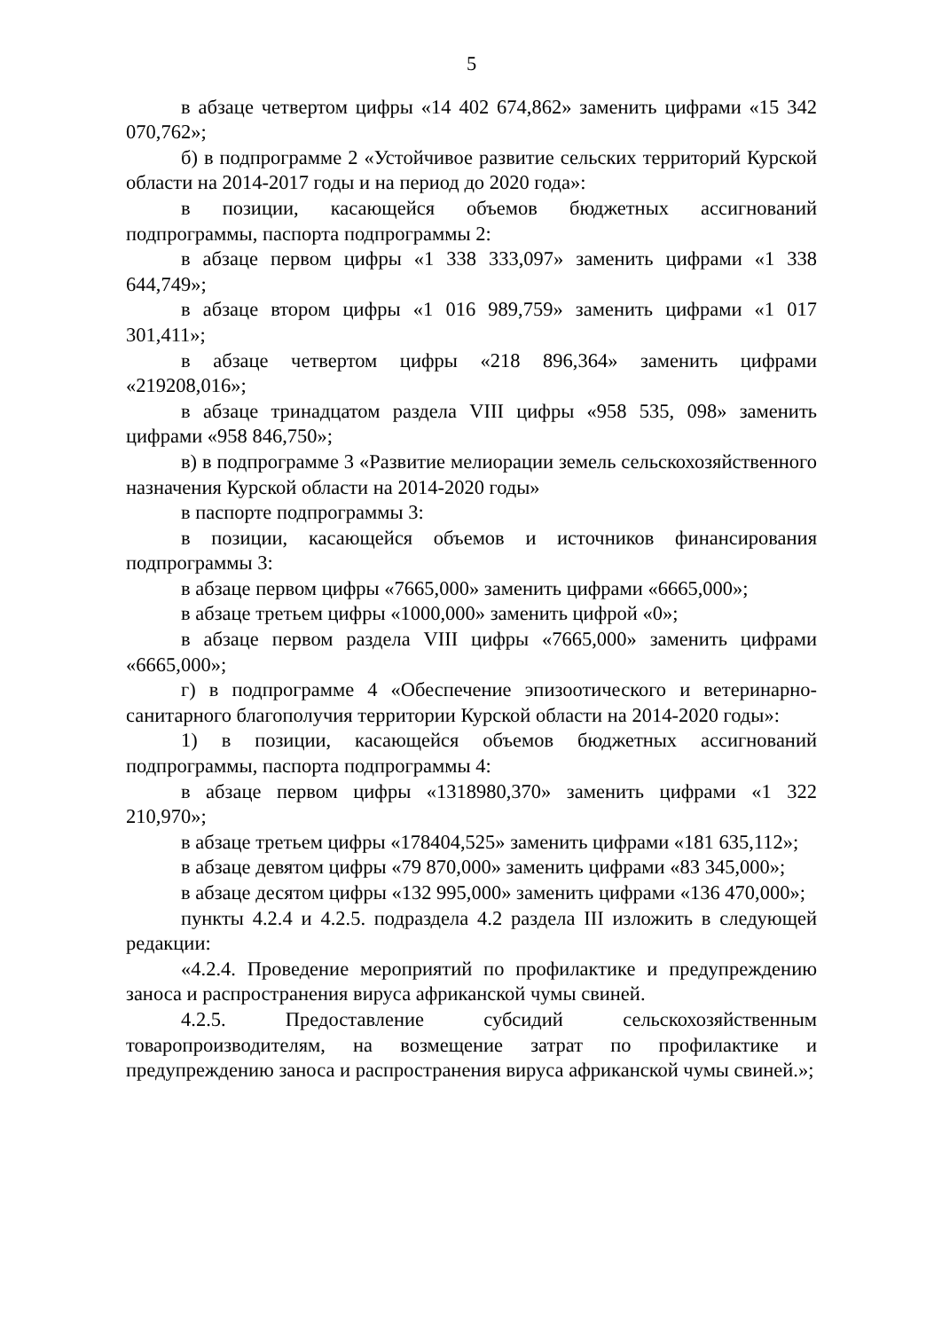5
в абзаце четвертом цифры «14 402 674,862» заменить цифрами «15 342 070,762»;
б) в подпрограмме 2 «Устойчивое развитие сельских территорий Курской области на 2014-2017 годы и на период до 2020 года»:
в позиции, касающейся объемов бюджетных ассигнований подпрограммы, паспорта подпрограммы 2:
в абзаце первом цифры «1 338 333,097» заменить цифрами «1 338 644,749»;
в абзаце втором цифры «1 016 989,759» заменить цифрами «1 017 301,411»;
в абзаце четвертом цифры «218 896,364» заменить цифрами «219208,016»;
в абзаце тринадцатом раздела VIII цифры «958 535, 098» заменить цифрами «958 846,750»;
в) в подпрограмме 3 «Развитие мелиорации земель сельскохозяйственного назначения Курской области на 2014-2020 годы»
в паспорте подпрограммы 3:
в позиции, касающейся объемов и источников финансирования подпрограммы 3:
в абзаце первом цифры «7665,000» заменить цифрами «6665,000»;
в абзаце третьем цифры «1000,000» заменить цифрой «0»;
в абзаце первом раздела VIII цифры «7665,000» заменить цифрами «6665,000»;
г) в подпрограмме 4 «Обеспечение эпизоотического и ветеринарно-санитарного благополучия территории Курской области на 2014-2020 годы»:
1) в позиции, касающейся объемов бюджетных ассигнований подпрограммы, паспорта подпрограммы 4:
в абзаце первом цифры «1318980,370» заменить цифрами «1 322 210,970»;
в абзаце третьем цифры «178404,525» заменить цифрами «181 635,112»;
в абзаце девятом цифры «79 870,000» заменить цифрами «83 345,000»;
в абзаце десятом цифры «132 995,000» заменить цифрами «136 470,000»;
пункты 4.2.4 и 4.2.5. подраздела 4.2 раздела III изложить в следующей редакции:
«4.2.4. Проведение мероприятий по профилактике и предупреждению заноса и распространения вируса африканской чумы свиней.
4.2.5. Предоставление субсидий сельскохозяйственным товаропроизводителям, на возмещение затрат по профилактике и предупреждению заноса и распространения вируса африканской чумы свиней.»;